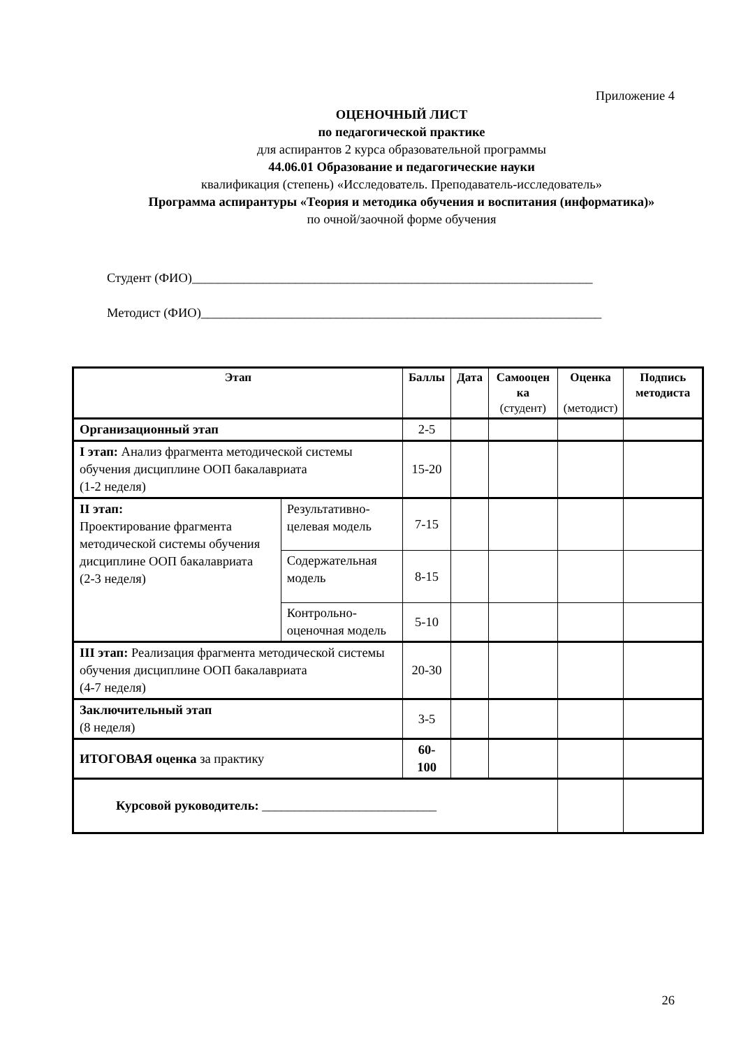Приложение 4
ОЦЕНОЧНЫЙ ЛИСТ
по педагогической практике
для аспирантов 2 курса образовательной программы
44.06.01 Образование и педагогические науки
квалификация (степень) «Исследователь. Преподаватель-исследователь»
Программа аспирантуры «Теория и методика обучения и воспитания (информатика)»
по очной/заочной форме обучения
Студент (ФИО)______________________________________________________________
Методист (ФИО)______________________________________________________________
| Этап | | Баллы | Дата | Самооцен ка (студент) | Оценка (методист) | Подпись методиста |
| --- | --- | --- | --- | --- | --- | --- |
| Организационный этап | | 2-5 | | | | |
| I этап: Анализ фрагмента методической системы обучения дисциплине ООП бакалавриата (1-2 неделя) | | 15-20 | | | | |
| II этап: Проектирование фрагмента методической системы обучения дисциплине ООП бакалавриата (2-3 неделя) | Результативно-целевая модель | 7-15 | | | | |
| | Содержательная модель | 8-15 | | | | |
| | Контрольно-оценочная модель | 5-10 | | | | |
| III этап: Реализация фрагмента методической системы обучения дисциплине ООП бакалавриата (4-7 неделя) | | 20-30 | | | | |
| Заключительный этап (8 неделя) | | 3-5 | | | | |
| ИТОГОВАЯ оценка за практику | | 60-100 | | | | |
| Курсовой руководитель: ___________________________ | | | | | | |
26